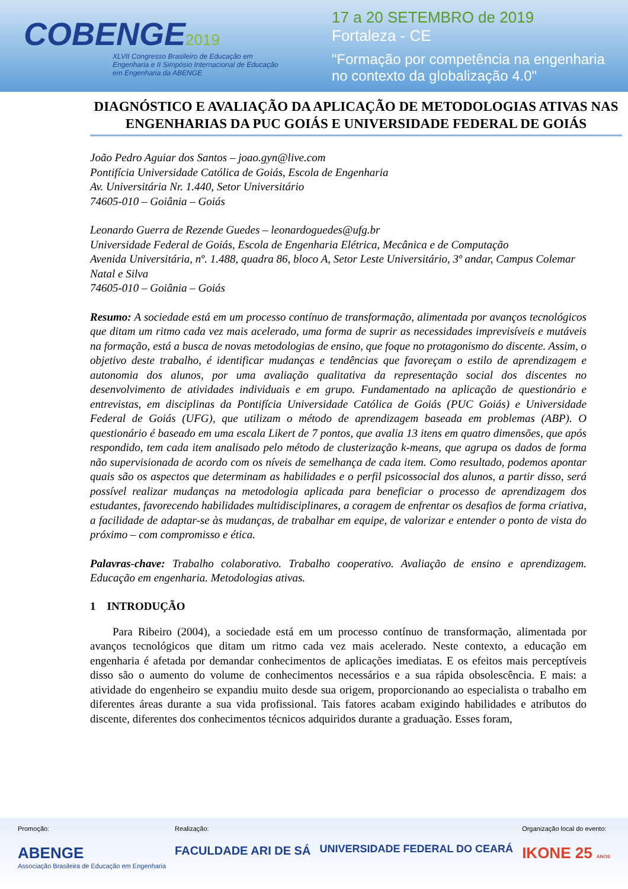COBENGE 2019
XLVII Congresso Brasileiro de Educação em Engenharia e II Simpósio Internacional de Educação em Engenharia da ABENGE
17 a 20 SETEMBRO de 2019
Fortaleza - CE
"Formação por competência na engenharia
no contexto da globalização 4.0"
DIAGNÓSTICO E AVALIAÇÃO DA APLICAÇÃO DE METODOLOGIAS ATIVAS NAS ENGENHARIAS DA PUC GOIÁS E UNIVERSIDADE FEDERAL DE GOIÁS
João Pedro Aguiar dos Santos – joao.gyn@live.com
Pontifícia Universidade Católica de Goiás, Escola de Engenharia
Av. Universitária Nr. 1.440, Setor Universitário
74605-010 – Goiânia – Goiás
Leonardo Guerra de Rezende Guedes – leonardoguedes@ufg.br
Universidade Federal de Goiás, Escola de Engenharia Elétrica, Mecânica e de Computação
Avenida Universitária, nº. 1.488, quadra 86, bloco A, Setor Leste Universitário, 3º andar, Campus Colemar Natal e Silva
74605-010 – Goiânia – Goiás
Resumo: A sociedade está em um processo contínuo de transformação, alimentada por avanços tecnológicos que ditam um ritmo cada vez mais acelerado, uma forma de suprir as necessidades imprevisíveis e mutáveis na formação, está a busca de novas metodologias de ensino, que foque no protagonismo do discente. Assim, o objetivo deste trabalho, é identificar mudanças e tendências que favoreçam o estilo de aprendizagem e autonomia dos alunos, por uma avaliação qualitativa da representação social dos discentes no desenvolvimento de atividades individuais e em grupo. Fundamentado na aplicação de questionário e entrevistas, em disciplinas da Pontifícia Universidade Católica de Goiás (PUC Goiás) e Universidade Federal de Goiás (UFG), que utilizam o método de aprendizagem baseada em problemas (ABP). O questionário é baseado em uma escala Likert de 7 pontos, que avalia 13 itens em quatro dimensões, que após respondido, tem cada item analisado pelo método de clusterização k-means, que agrupa os dados de forma não supervisionada de acordo com os níveis de semelhança de cada item. Como resultado, podemos apontar quais são os aspectos que determinam as habilidades e o perfil psicossocial dos alunos, a partir disso, será possível realizar mudanças na metodologia aplicada para beneficiar o processo de aprendizagem dos estudantes, favorecendo habilidades multidisciplinares, a coragem de enfrentar os desafios de forma criativa, a facilidade de adaptar-se às mudanças, de trabalhar em equipe, de valorizar e entender o ponto de vista do próximo – com compromisso e ética.
Palavras-chave: Trabalho colaborativo. Trabalho cooperativo. Avaliação de ensino e aprendizagem. Educação em engenharia. Metodologias ativas.
1 INTRODUÇÃO
Para Ribeiro (2004), a sociedade está em um processo contínuo de transformação, alimentada por avanços tecnológicos que ditam um ritmo cada vez mais acelerado. Neste contexto, a educação em engenharia é afetada por demandar conhecimentos de aplicações imediatas. E os efeitos mais perceptíveis disso são o aumento do volume de conhecimentos necessários e a sua rápida obsolescência. E mais: a atividade do engenheiro se expandiu muito desde sua origem, proporcionando ao especialista o trabalho em diferentes áreas durante a sua vida profissional. Tais fatores acabam exigindo habilidades e atributos do discente, diferentes dos conhecimentos técnicos adquiridos durante a graduação. Esses foram,
Promoção:
ABENGE
Associação Brasileira de Educação em Engenharia
Realização:
FACULDADE ARI DE SÁ
UNIVERSIDADE FEDERAL DO CEARÁ
Organização local do evento:
IKONE 25 ANOS